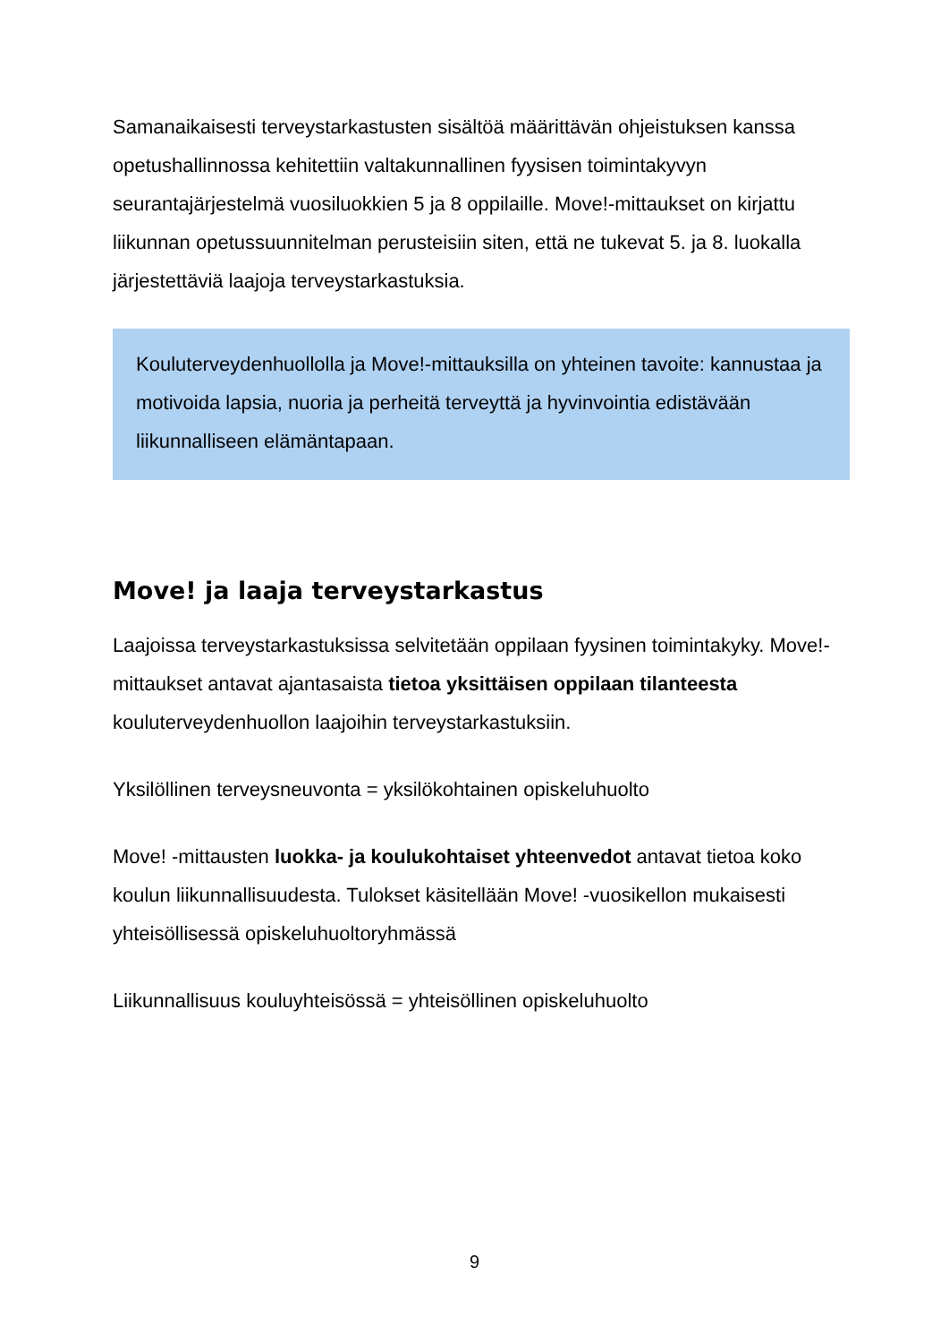Samanaikaisesti terveystarkastusten sisältöä määrittävän ohjeistuksen kanssa opetushallinnossa kehitettiin valtakunnallinen fyysisen toimintakyvyn seurantajärjestelmä vuosiluokkien 5 ja 8 oppilaille. Move!-mittaukset on kirjattu liikunnan opetussuunnitelman perusteisiin siten, että ne tukevat 5. ja 8. luokalla järjestettäviä laajoja terveystarkastuksia.
Kouluterveydenhuollolla ja Move!-mittauksilla on yhteinen tavoite: kannustaa ja motivoida lapsia, nuoria ja perheitä terveyttä ja hyvinvointia edistävään liikunnalliseen elämäntapaan.
Move! ja laaja terveystarkastus
Laajoissa terveystarkastuksissa selvitetään oppilaan fyysinen toimintakyky. Move!-mittaukset antavat ajantasaista tietoa yksittäisen oppilaan tilanteesta kouluterveydenhuollon laajoihin terveystarkastuksiin.
Yksilöllinen terveysneuvonta = yksilökohtainen opiskeluhuolto
Move! -mittausten luokka- ja koulukohtaiset yhteenvedot antavat tietoa koko koulun liikunnallisuudesta. Tulokset käsitellään Move! -vuosikellon mukaisesti yhteisöllisessä opiskeluhuoltoryhmässä
Liikunnallisuus kouluyhteisössä = yhteisöllinen opiskeluhuolto
9